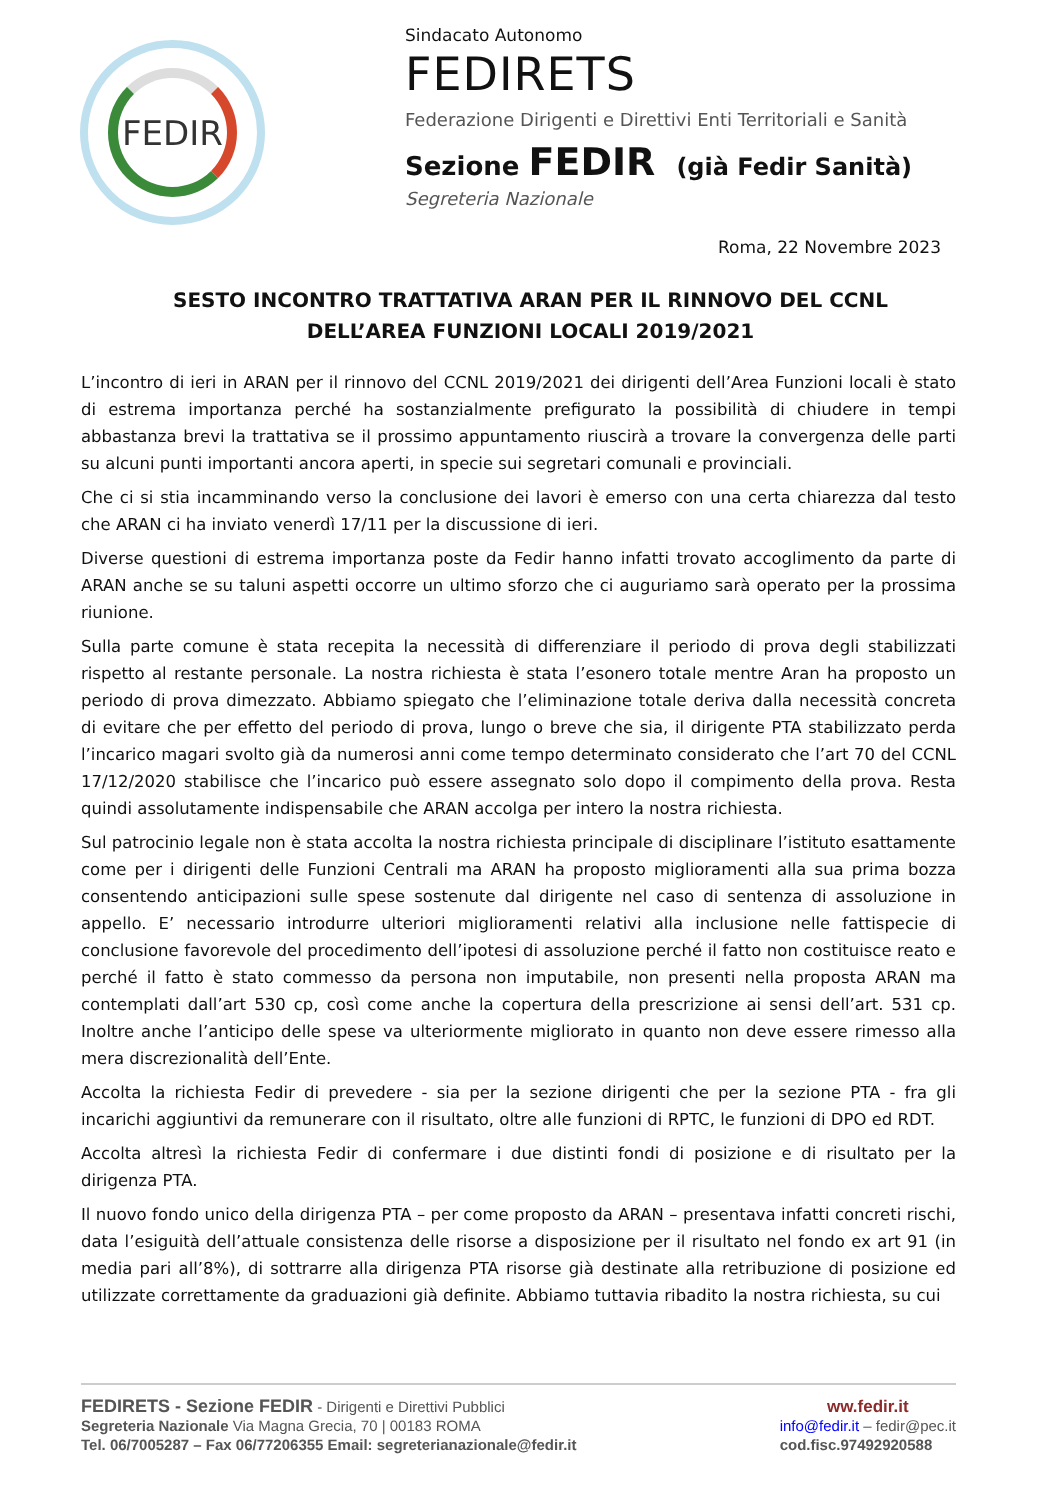FEDIR
Sindacato Autonomo
FEDIRETS
Federazione Dirigenti e Direttivi Enti Territoriali e Sanità
Sezione FEDIR (già Fedir Sanità)
Segreteria Nazionale
Roma, 22 Novembre 2023
SESTO INCONTRO TRATTATIVA ARAN PER IL RINNOVO DEL CCNL
DELL’AREA FUNZIONI LOCALI 2019/2021
L’incontro di ieri in ARAN per il rinnovo del CCNL 2019/2021 dei dirigenti dell’Area Funzioni locali è stato di estrema importanza perché ha sostanzialmente prefigurato la possibilità di chiudere in tempi abbastanza brevi la trattativa se il prossimo appuntamento riuscirà a trovare la convergenza delle parti su alcuni punti importanti ancora aperti, in specie sui segretari comunali e provinciali.
Che ci si stia incamminando verso la conclusione dei lavori è emerso con una certa chiarezza dal testo che ARAN ci ha inviato venerdì 17/11 per la discussione di ieri.
Diverse questioni di estrema importanza poste da Fedir hanno infatti trovato accoglimento da parte di ARAN anche se su taluni aspetti occorre un ultimo sforzo che ci auguriamo sarà operato per la prossima riunione.
Sulla parte comune è stata recepita la necessità di differenziare il periodo di prova degli stabilizzati rispetto al restante personale. La nostra richiesta è stata l’esonero totale mentre Aran ha proposto un periodo di prova dimezzato. Abbiamo spiegato che l’eliminazione totale deriva dalla necessità concreta di evitare che per effetto del periodo di prova, lungo o breve che sia, il dirigente PTA stabilizzato perda l’incarico magari svolto già da numerosi anni come tempo determinato considerato che l’art 70 del CCNL 17/12/2020 stabilisce che l’incarico può essere assegnato solo dopo il compimento della prova. Resta quindi assolutamente indispensabile che ARAN accolga per intero la nostra richiesta.
Sul patrocinio legale non è stata accolta la nostra richiesta principale di disciplinare l’istituto esattamente come per i dirigenti delle Funzioni Centrali ma ARAN ha proposto miglioramenti alla sua prima bozza consentendo anticipazioni sulle spese sostenute dal dirigente nel caso di sentenza di assoluzione in appello. E’ necessario introdurre ulteriori miglioramenti relativi alla inclusione nelle fattispecie di conclusione favorevole del procedimento dell’ipotesi di assoluzione perché il fatto non costituisce reato e perché il fatto è stato commesso da persona non imputabile, non presenti nella proposta ARAN ma contemplati dall’art 530 cp, così come anche la copertura della prescrizione ai sensi dell’art. 531 cp. Inoltre anche l’anticipo delle spese va ulteriormente migliorato in quanto non deve essere rimesso alla mera discrezionalità dell’Ente.
Accolta la richiesta Fedir di prevedere - sia per la sezione dirigenti che per la sezione PTA - fra gli incarichi aggiuntivi da remunerare con il risultato, oltre alle funzioni di RPTC, le funzioni di DPO ed RDT.
Accolta altresì la richiesta Fedir di confermare i due distinti fondi di posizione e di risultato per la dirigenza PTA.
Il nuovo fondo unico della dirigenza PTA – per come proposto da ARAN – presentava infatti concreti rischi, data l’esiguità dell’attuale consistenza delle risorse a disposizione per il risultato nel fondo ex art 91 (in media pari all’8%), di sottrarre alla dirigenza PTA risorse già destinate alla retribuzione di posizione ed utilizzate correttamente da graduazioni già definite. Abbiamo tuttavia ribadito la nostra richiesta, su cui
FEDIRETS - Sezione FEDIR - Dirigenti e Direttivi Pubblici
Segreteria Nazionale Via Magna Grecia, 70 | 00183 ROMA
Tel. 06/7005287 – Fax 06/77206355 Email: segreterianazionale@fedir.it
ww.fedir.it
info@fedir.it – fedir@pec.it
cod.fisc.97492920588